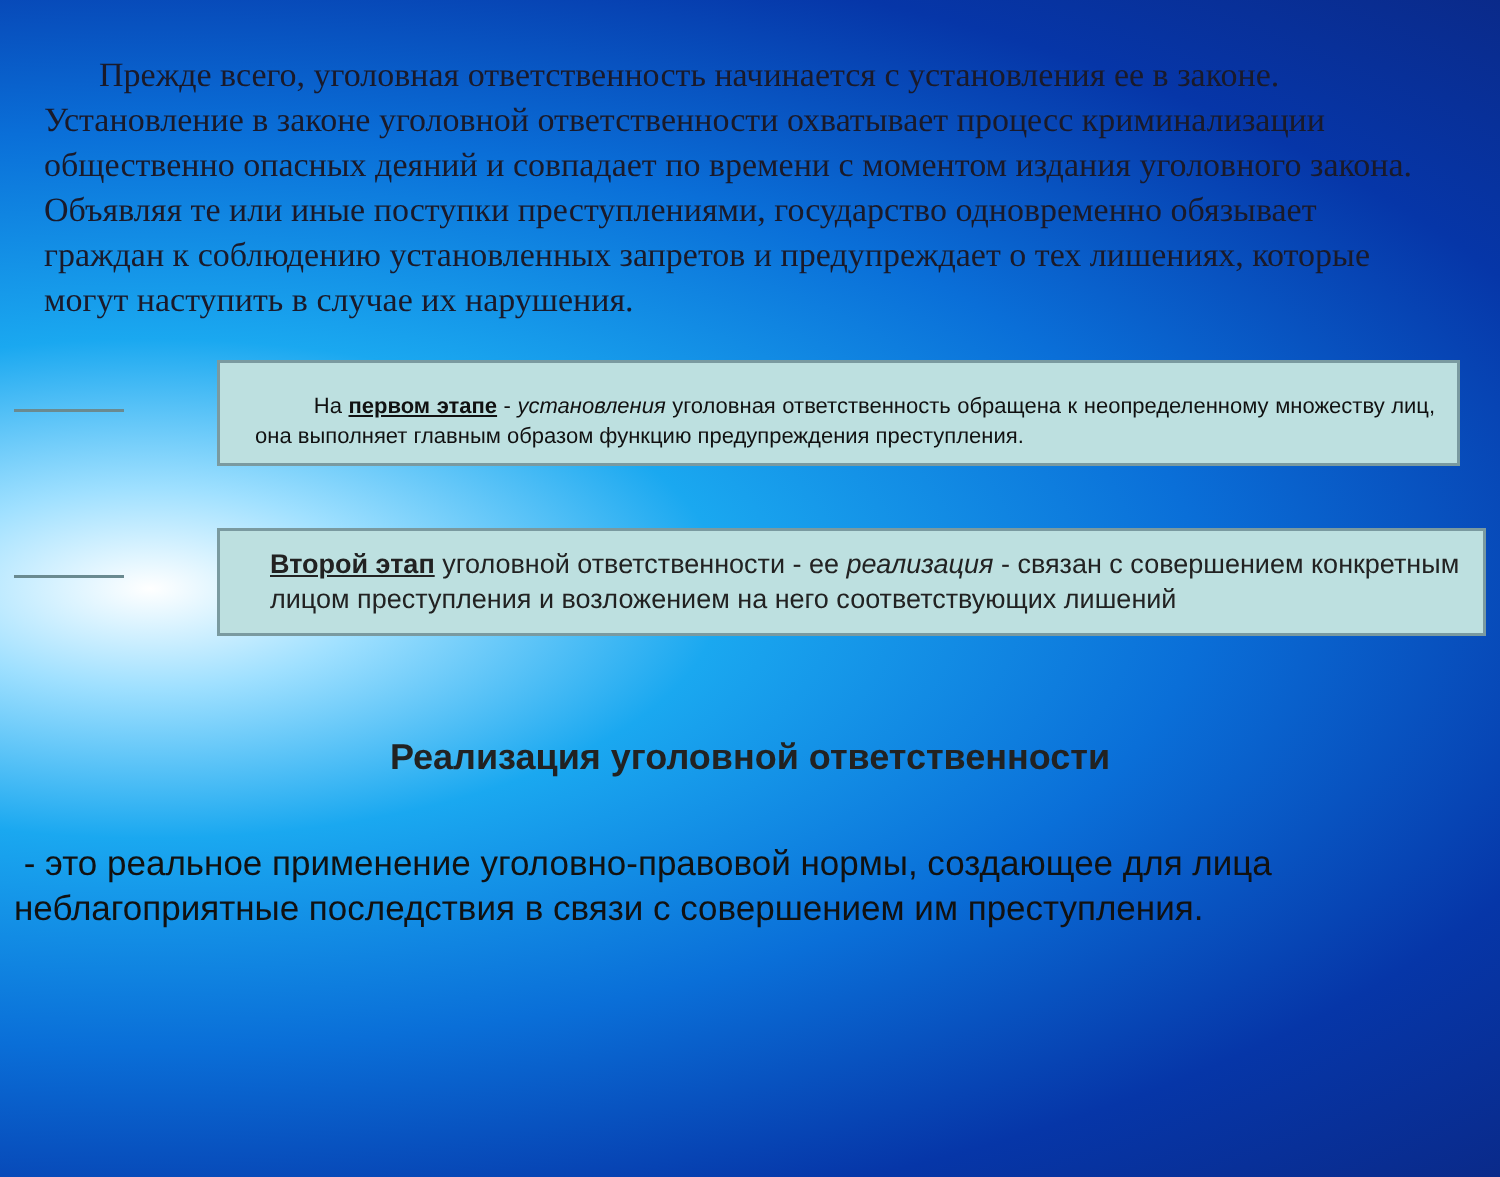Прежде всего, уголовная ответственность начинается с установления ее в законе. Установление в законе уголовной ответственности охватывает процесс криминализации общественно опасных деяний и совпадает по времени с моментом издания уголовного закона. Объявляя те или иные поступки преступлениями, государство одновременно обязывает граждан к соблюдению установленных запретов и предупреждает о тех лишениях, которые могут наступить в случае их нарушения.
На первом этапе - установления уголовная ответственность обращена к неопределенному множеству лиц, она выполняет главным образом функцию предупреждения преступления.
Второй этап уголовной ответственности - ее реализация - связан с совершением конкретным лицом преступления и возложением на него соответствующих лишений
Реализация уголовной ответственности
- это реальное применение уголовно-правовой нормы, создающее для лица неблагоприятные последствия в связи с совершением им преступления.